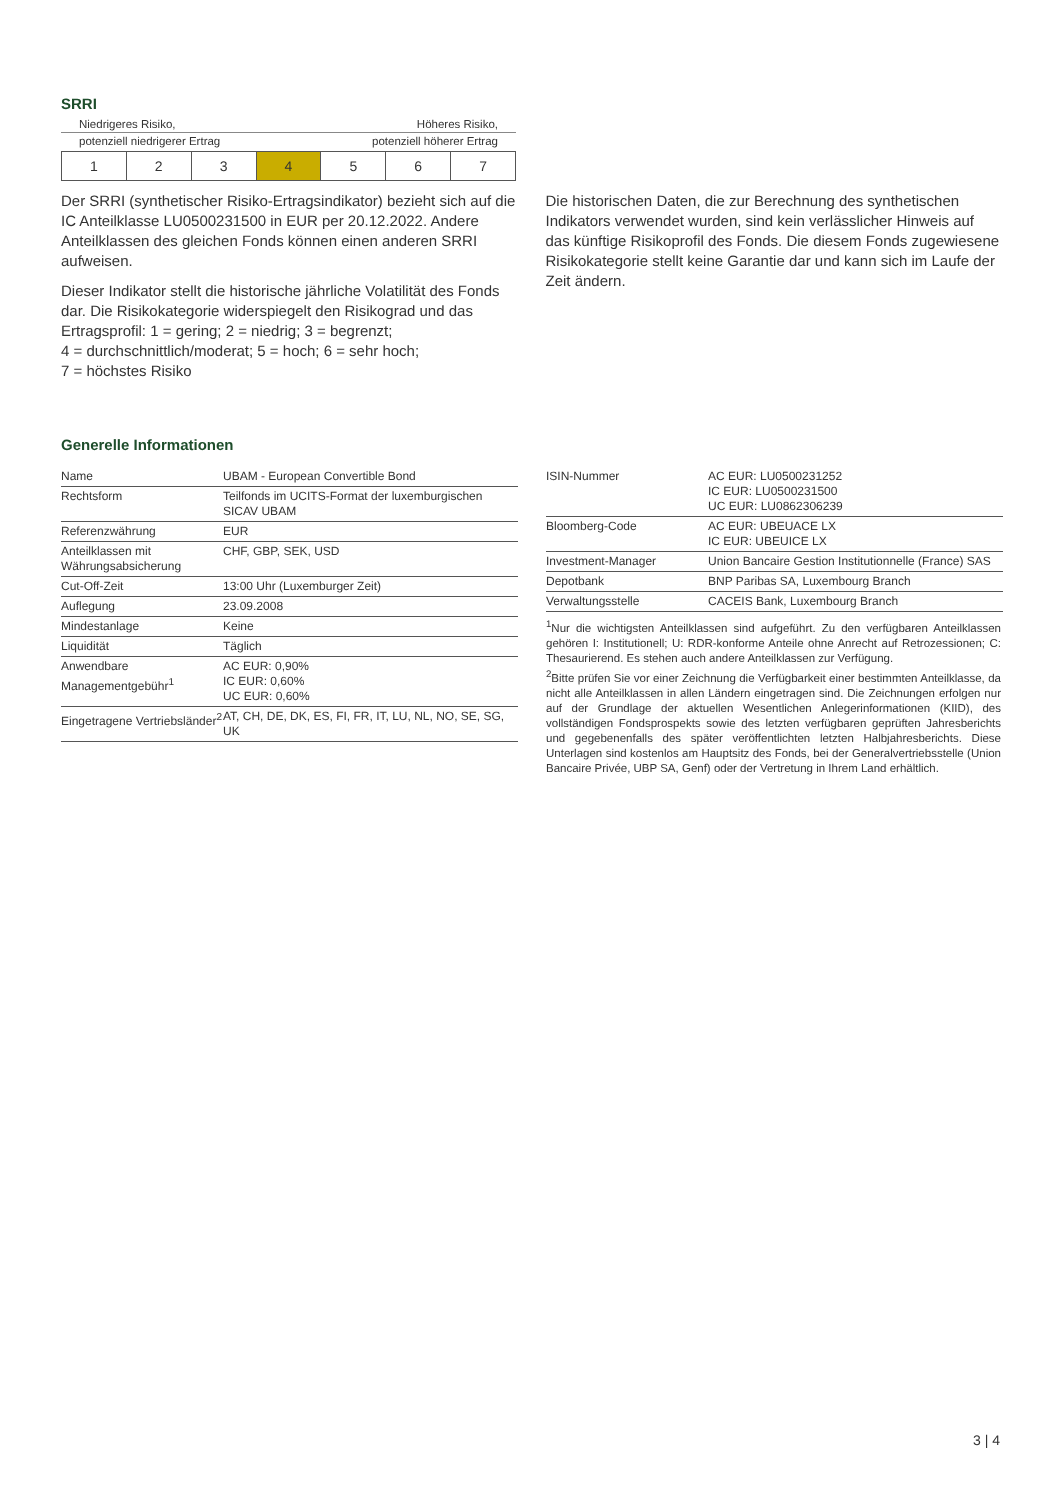SRRI
Niedrigeres Risiko, Höheres Risiko,
potenziell niedrigerer Ertrag potenziell höherer Ertrag
| 1 | 2 | 3 | 4 | 5 | 6 | 7 |
Der SRRI (synthetischer Risiko-Ertragsindikator) bezieht sich auf die IC Anteilklasse LU0500231500 in EUR per 20.12.2022. Andere Anteilklassen des gleichen Fonds können einen anderen SRRI aufweisen.
Dieser Indikator stellt die historische jährliche Volatilität des Fonds dar. Die Risikokategorie widerspiegelt den Risikograd und das Ertragsprofil: 1 = gering; 2 = niedrig; 3 = begrenzt;
4 = durchschnittlich/moderat; 5 = hoch; 6 = sehr hoch;
7 = höchstes Risiko
Die historischen Daten, die zur Berechnung des synthetischen Indikators verwendet wurden, sind kein verlässlicher Hinweis auf das künftige Risikoprofil des Fonds. Die diesem Fonds zugewiesene Risikokategorie stellt keine Garantie dar und kann sich im Laufe der Zeit ändern.
Generelle Informationen
| Name | UBAM - European Convertible Bond |
| Rechtsform | Teilfonds im UCITS-Format der luxemburgischen SICAV UBAM |
| Referenzwährung | EUR |
| Anteilklassen mit Währungsabsicherung | CHF, GBP, SEK, USD |
| Cut-Off-Zeit | 13:00 Uhr (Luxemburger Zeit) |
| Auflegung | 23.09.2008 |
| Mindestanlage | Keine |
| Liquidität | Täglich |
| Anwendbare Managementgebühr<sup>1</sup> | AC EUR: 0,90% IC EUR: 0,60% UC EUR: 0,60% |
| Eingetragene Vertriebsländer<sup>2</sup> | AT, CH, DE, DK, ES, FI, FR, IT, LU, NL, NO, SE, SG, UK |
| ISIN-Nummer | AC EUR: LU0500231252 IC EUR: LU0500231500 UC EUR: LU0862306239 |
| Bloomberg-Code | AC EUR: UBEUACE LX IC EUR: UBEUICE LX |
| Investment-Manager | Union Bancaire Gestion Institutionnelle (France) SAS |
| Depotbank | BNP Paribas SA, Luxembourg Branch |
| Verwaltungsstelle | CACEIS Bank, Luxembourg Branch |
<sup>1</sup> Nur die wichtigsten Anteilklassen sind aufgeführt. Zu den verfügbaren Anteilklassen gehören I: Institutionell; U: RDR-konforme Anteile ohne Anrecht auf Retrozessionen; C: Thesaurierend. Es stehen auch andere Anteilklassen zur Verfügung.
<sup>2</sup> Bitte prüfen Sie vor einer Zeichnung die Verfügbarkeit einer bestimmten Anteilklasse, da nicht alle Anteilklassen in allen Ländern eingetragen sind. Die Zeichnungen erfolgen nur auf der Grundlage der aktuellen Wesentlichen Anlegerinformationen (KIID), des vollständigen Fondsprospekts sowie des letzten verfügbaren geprüften Jahresberichts und gegebenenfalls des später veröffentlichten letzten Halbjahresberichts. Diese Unterlagen sind kostenlos am Hauptsitz des Fonds, bei der Generalvertriebsstelle (Union Bancaire Privée, UBP SA, Genf) oder der Vertretung in Ihrem Land erhältlich.
3 | 4